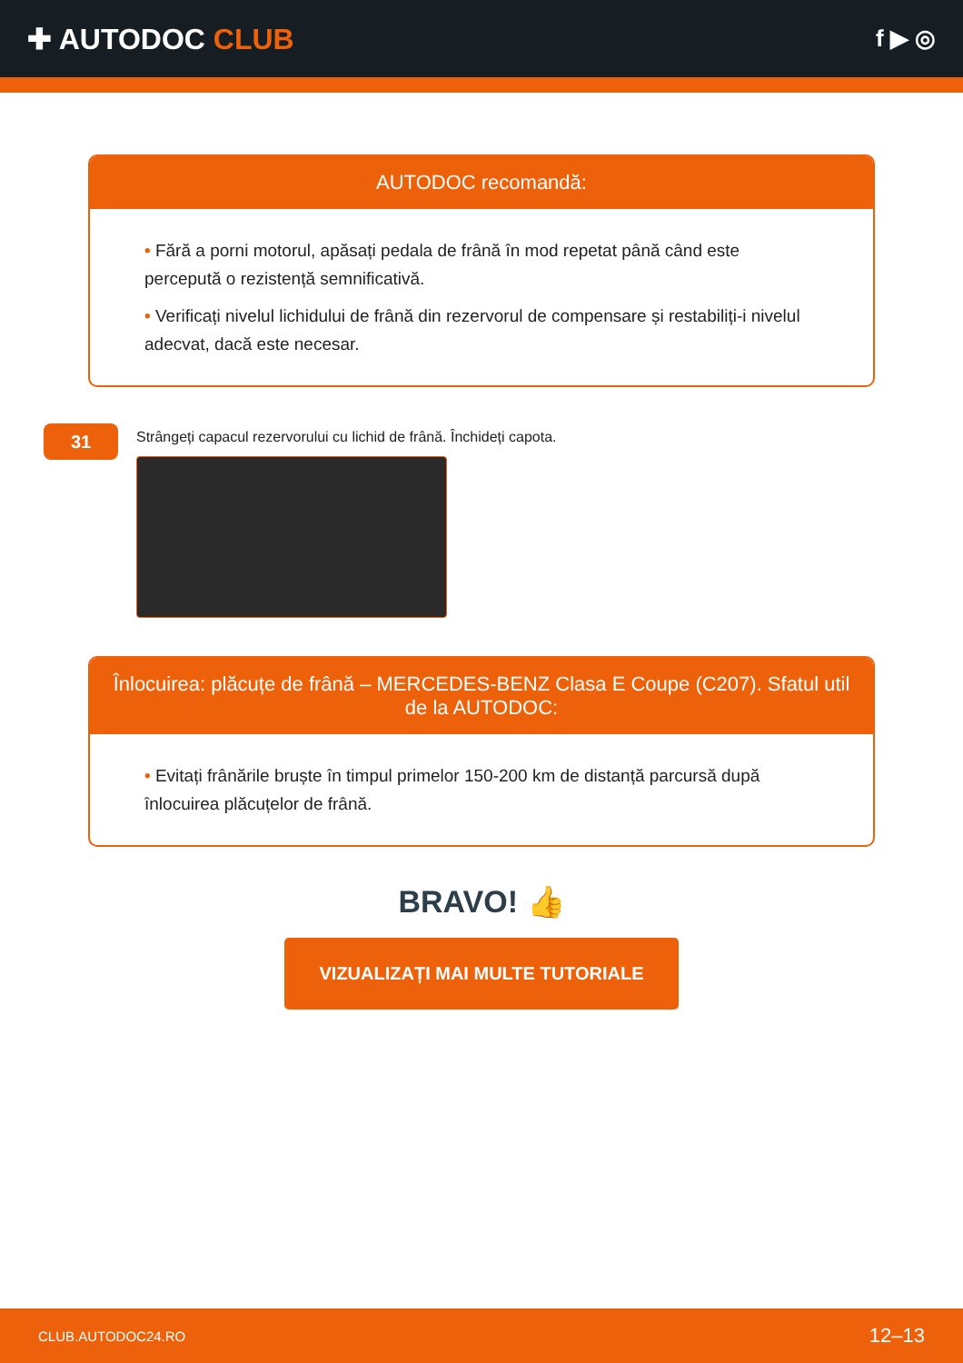✚ AUTODOC CLUB
f ▶ ◎
AUTODOC recomandă:
• Fără a porni motorul, apăsați pedala de frână în mod repetat până când este percepută o rezistență semnificativă.
• Verificați nivelul lichidului de frână din rezervorul de compensare și restabiliți-i nivelul adecvat, dacă este necesar.
31
Strângeți capacul rezervorului cu lichid de frână. Închideți capota.
Înlocuirea: plăcuțe de frână – MERCEDES-BENZ Clasa E Coupe (C207). Sfatul util de la AUTODOC:
• Evitați frânările bruște în timpul primelor 150-200 km de distanță parcursă după înlocuirea plăcuțelor de frână.
BRAVO! 👍
VIZUALIZAȚI MAI MULTE TUTORIALE
CLUB.AUTODOC24.RO 12–13